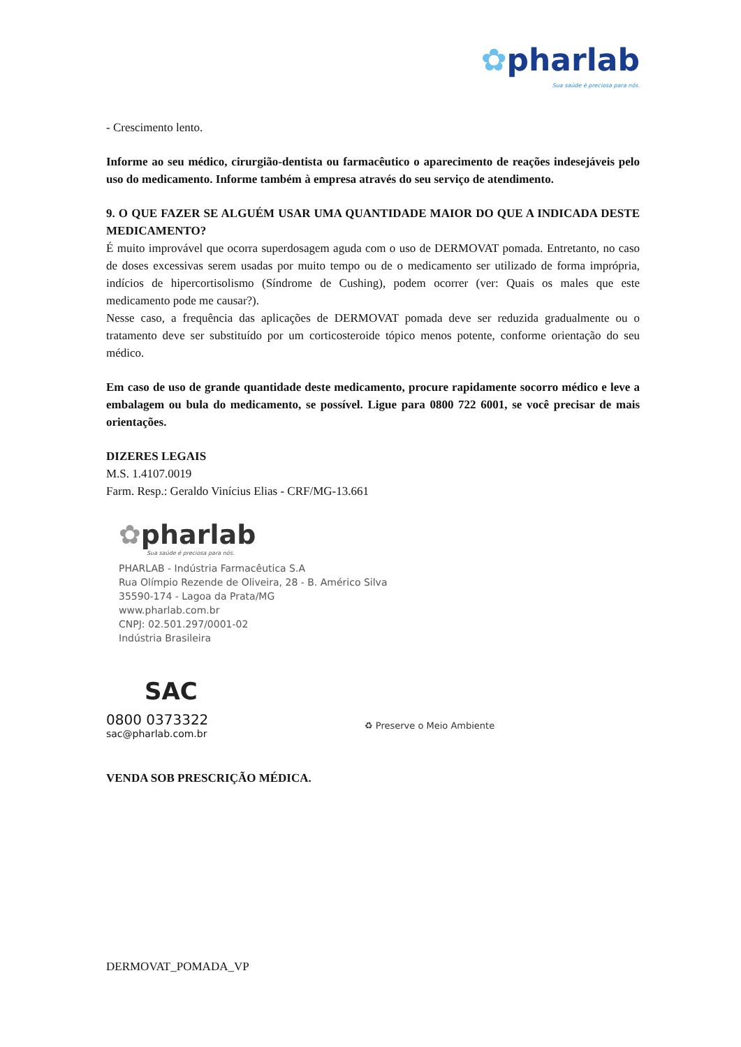✿pharlab
Sua saúde é preciosa para nós.
- Crescimento lento.
Informe ao seu médico, cirurgião-dentista ou farmacêutico o aparecimento de reações indesejáveis pelo uso do medicamento. Informe também à empresa através do seu serviço de atendimento.
9. O QUE FAZER SE ALGUÉM USAR UMA QUANTIDADE MAIOR DO QUE A INDICADA DESTE MEDICAMENTO?
É muito improvável que ocorra superdosagem aguda com o uso de DERMOVAT pomada. Entretanto, no caso de doses excessivas serem usadas por muito tempo ou de o medicamento ser utilizado de forma imprópria, indícios de hipercortisolismo (Síndrome de Cushing), podem ocorrer (ver: Quais os males que este medicamento pode me causar?).
Nesse caso, a frequência das aplicações de DERMOVAT pomada deve ser reduzida gradualmente ou o tratamento deve ser substituído por um corticosteroide tópico menos potente, conforme orientação do seu médico.
Em caso de uso de grande quantidade deste medicamento, procure rapidamente socorro médico e leve a embalagem ou bula do medicamento, se possível. Ligue para 0800 722 6001, se você precisar de mais orientações.
DIZERES LEGAIS
M.S. 1.4107.0019
Farm. Resp.: Geraldo Vinícius Elias - CRF/MG-13.661
✿pharlab
Sua saúde é preciosa para nós.
PHARLAB - Indústria Farmacêutica S.A
Rua Olímpio Rezende de Oliveira, 28 - B. Américo Silva
35590-174 - Lagoa da Prata/MG
www.pharlab.com.br
CNPJ: 02.501.297/0001-02
Indústria Brasileira
SAC
0800 0373322
sac@pharlab.com.br
♻ Preserve o Meio Ambiente
VENDA SOB PRESCRIÇÃO MÉDICA.
DERMOVAT_POMADA_VP